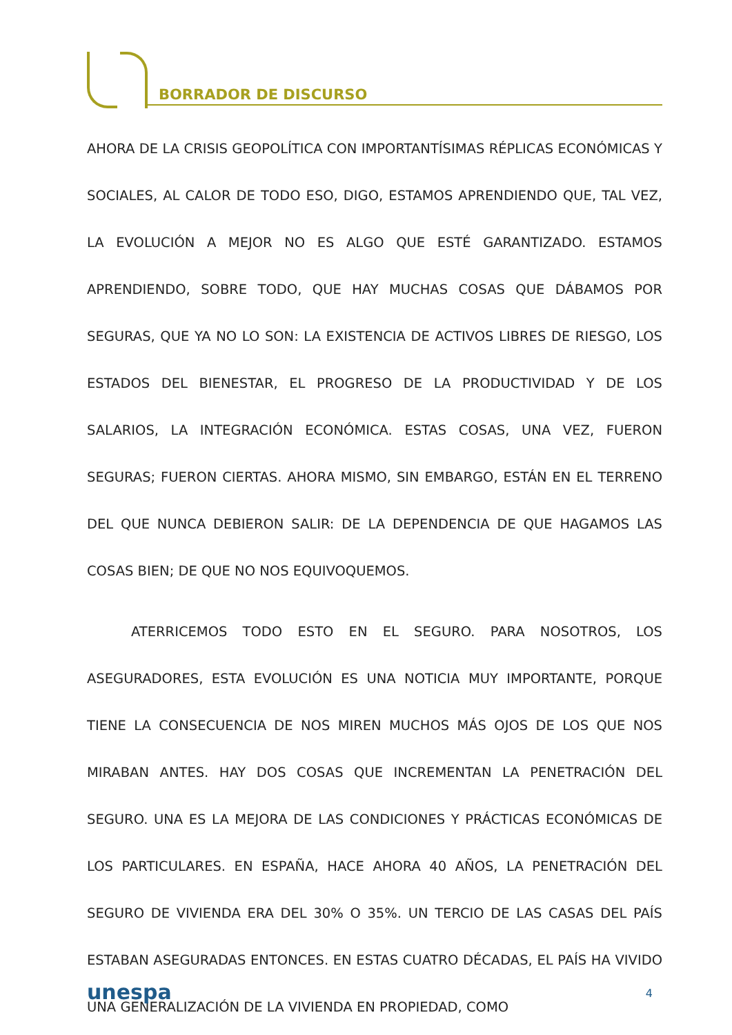BORRADOR DE DISCURSO
AHORA DE LA CRISIS GEOPOLÍTICA CON IMPORTANTÍSIMAS RÉPLICAS ECONÓMICAS Y SOCIALES, AL CALOR DE TODO ESO, DIGO, ESTAMOS APRENDIENDO QUE, TAL VEZ, LA EVOLUCIÓN A MEJOR NO ES ALGO QUE ESTÉ GARANTIZADO. ESTAMOS APRENDIENDO, SOBRE TODO, QUE HAY MUCHAS COSAS QUE DÁBAMOS POR SEGURAS, QUE YA NO LO SON: LA EXISTENCIA DE ACTIVOS LIBRES DE RIESGO, LOS ESTADOS DEL BIENESTAR, EL PROGRESO DE LA PRODUCTIVIDAD Y DE LOS SALARIOS, LA INTEGRACIÓN ECONÓMICA. ESTAS COSAS, UNA VEZ, FUERON SEGURAS; FUERON CIERTAS. AHORA MISMO, SIN EMBARGO, ESTÁN EN EL TERRENO DEL QUE NUNCA DEBIERON SALIR: DE LA DEPENDENCIA DE QUE HAGAMOS LAS COSAS BIEN; DE QUE NO NOS EQUIVOQUEMOS.
ATERRICEMOS TODO ESTO EN EL SEGURO. PARA NOSOTROS, LOS ASEGURADORES, ESTA EVOLUCIÓN ES UNA NOTICIA MUY IMPORTANTE, PORQUE TIENE LA CONSECUENCIA DE NOS MIREN MUCHOS MÁS OJOS DE LOS QUE NOS MIRABAN ANTES. HAY DOS COSAS QUE INCREMENTAN LA PENETRACIÓN DEL SEGURO. UNA ES LA MEJORA DE LAS CONDICIONES Y PRÁCTICAS ECONÓMICAS DE LOS PARTICULARES. EN ESPAÑA, HACE AHORA 40 AÑOS, LA PENETRACIÓN DEL SEGURO DE VIVIENDA ERA DEL 30% O 35%. UN TERCIO DE LAS CASAS DEL PAÍS ESTABAN ASEGURADAS ENTONCES. EN ESTAS CUATRO DÉCADAS, EL PAÍS HA VIVIDO UNA GENERALIZACIÓN DE LA VIVIENDA EN PROPIEDAD, COMO
unespa 4